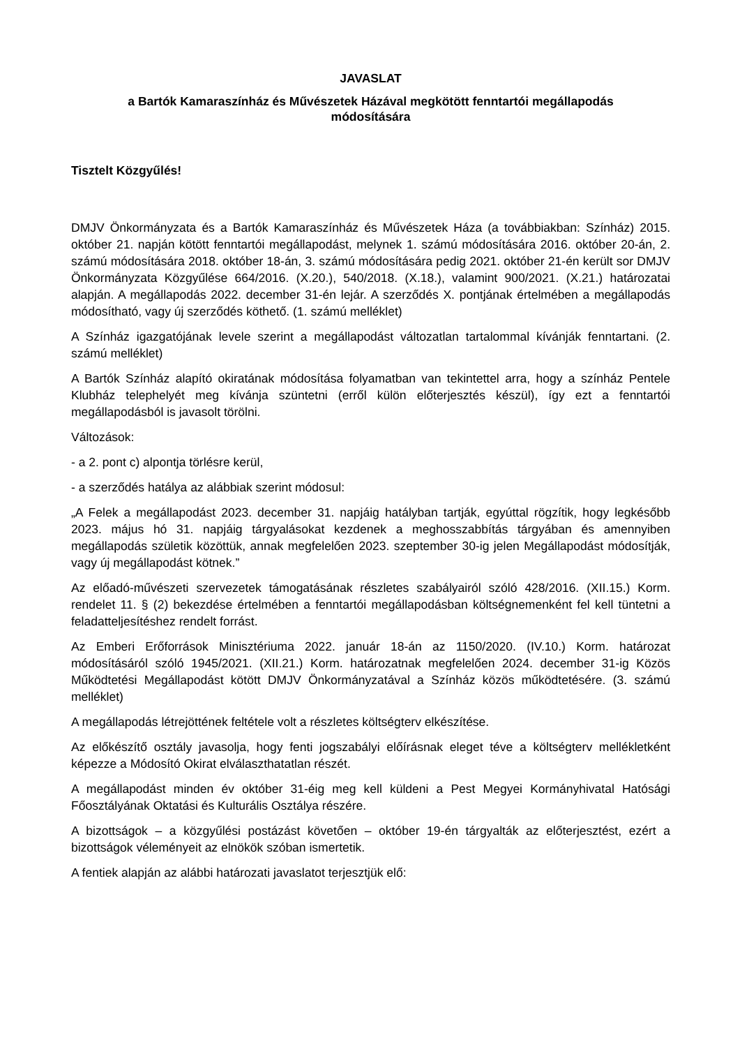JAVASLAT
a Bartók Kamaraszínház és Művészetek Házával megkötött fenntartói megállapodás
módosítására
Tisztelt Közgyűlés!
DMJV Önkormányzata és a Bartók Kamaraszínház és Művészetek Háza (a továbbiakban: Színház) 2015. október 21. napján kötött fenntartói megállapodást, melynek 1. számú módosítására 2016. október 20-án, 2. számú módosítására 2018. október 18-án, 3. számú módosítására pedig 2021. október 21-én került sor DMJV Önkormányzata Közgyűlése 664/2016. (X.20.), 540/2018. (X.18.), valamint 900/2021. (X.21.) határozatai alapján. A megállapodás 2022. december 31-én lejár. A szerződés X. pontjának értelmében a megállapodás módosítható, vagy új szerződés köthető. (1. számú melléklet)
A Színház igazgatójának levele szerint a megállapodást változatlan tartalommal kívánják fenntartani. (2. számú melléklet)
A Bartók Színház alapító okiratának módosítása folyamatban van tekintettel arra, hogy a színház Pentele Klubház telephelyét meg kívánja szüntetni (erről külön előterjesztés készül), így ezt a fenntartói megállapodásból is javasolt törölni.
Változások:
- a 2. pont c) alpontja törlésre kerül,
- a szerződés hatálya az alábbiak szerint módosul:
„A Felek a megállapodást 2023. december 31. napjáig hatályban tartják, egyúttal rögzítik, hogy legkésőbb 2023. május hó 31. napjáig tárgyalásokat kezdenek a meghosszabbítás tárgyában és amennyiben megállapodás születik közöttük, annak megfelelően 2023. szeptember 30-ig jelen Megállapodást módosítják, vagy új megállapodást kötnek.”
Az előadó-művészeti szervezetek támogatásának részletes szabályairól szóló 428/2016. (XII.15.) Korm. rendelet 11. § (2) bekezdése értelmében a fenntartói megállapodásban költségnemenként fel kell tüntetni a feladatteljesítéshez rendelt forrást.
Az Emberi Erőforrások Minisztériuma 2022. január 18-án az 1150/2020. (IV.10.) Korm. határozat módosításáról szóló 1945/2021. (XII.21.) Korm. határozatnak megfelelően 2024. december 31-ig Közös Működtetési Megállapodást kötött DMJV Önkormányzatával a Színház közös működtetésére. (3. számú melléklet)
A megállapodás létrejöttének feltétele volt a részletes költségterv elkészítése.
Az előkészítő osztály javasolja, hogy fenti jogszabályi előírásnak eleget téve a költségterv mellékletként képezze a Módosító Okirat elválaszthatatlan részét.
A megállapodást minden év október 31-éig meg kell küldeni a Pest Megyei Kormányhivatal Hatósági Főosztályának Oktatási és Kulturális Osztálya részére.
A bizottságok – a közgyűlési postázást követően – október 19-én tárgyalták az előterjesztést, ezért a bizottságok véleményeit az elnökök szóban ismertetik.
A fentiek alapján az alábbi határozati javaslatot terjesztjük elő: